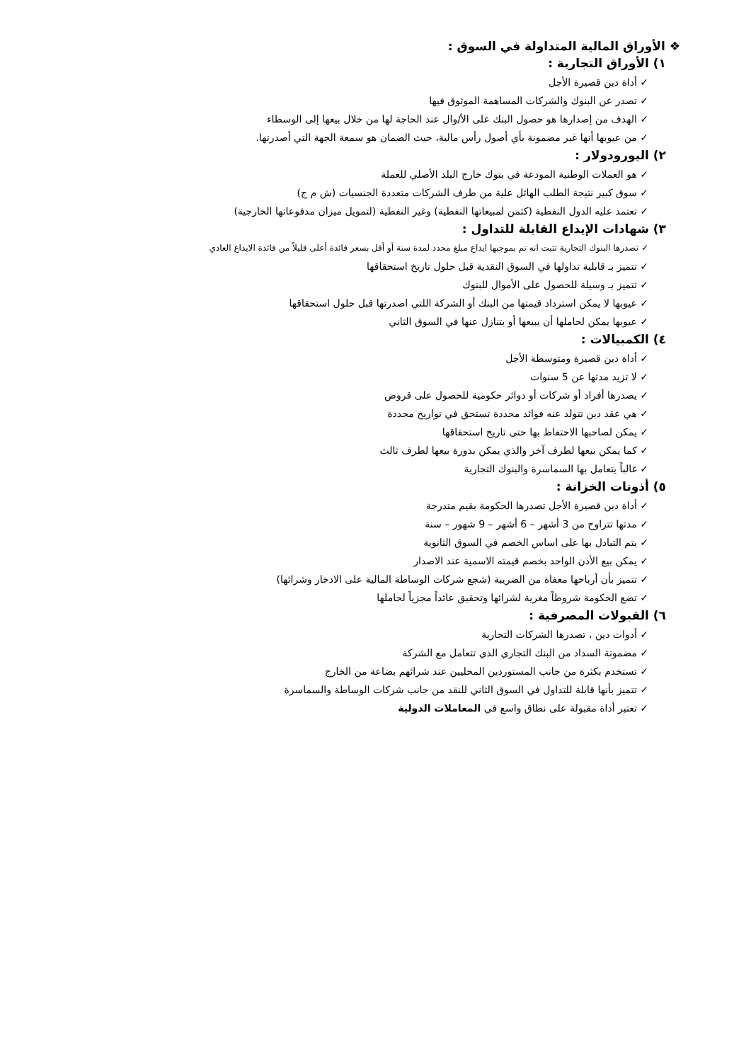❖ الأوراق المالية المتداولة في السوق :
١) الأوراق التجارية :
✓ أداة دين قصيرة الأجل
✓ تصدر عن البنوك والشركات المساهمة الموثوق فيها
✓ الهدف من إصدارها هو حصول البنك على الأ/وال عند الحاجة لها من خلال بيعها إلى الوسطاء
✓ من عيوبها أنها غير مضمونة بأي أصول رأس مالية، حيث الضمان هو سمعة الجهة التي أصدرتها.
٢) اليورودولار :
✓ هو العملات الوطنية المودعة في بنوك خارج البلد الأصلي للعملة
✓ سوق كبير نتيجة الطلب الهائل علية من طرف الشركات متعددة الجنسيات (ش م ج)
✓ تعتمد عليه الدول النفطية (كثمن لمبيعاتها النفطية) وغير النفطية (لتمويل ميزان مدفوعاتها الخارجية)
٣) شهادات الإيداع القابلة للتداول :
✓ تصدرها البنوك التجارية تثبت انه تم بموجبها ايداع مبلغ محدد لمدة سنة أو أقل بسعر فائدة أعلى قليلاً من فائدة الايداع العادي
✓ تتميز بـ قابلية تداولها في السوق النقدية قبل حلول تاريخ استحقاقها
✓ تتميز بـ وسيلة للحصول على الأموال للبنوك
✓ عيوبها لا يمكن استرداد قيمتها من البنك أو الشركة اللتي اصدرتها قبل حلول استحقاقها
✓ عيوبها يمكن لحاملها أن يبيعها أو يتنازل عنها في السوق الثاني
٤) الكمبيالات :
✓ أداة دين قصيرة ومتوسطة الأجل
✓ لا تزيد مدتها عن 5 سنوات
✓ يصدرها أفراد أو شركات أو دوائر حكومية للحصول على قروض
✓ هي عقد دين تتولد عنه فوائد محددة تستحق في تواريخ محددة
✓ يمكن لصاحبها الاحتفاظ بها حتى تاريخ استحقاقها
✓ كما يمكن بيعها لطرف آخر والذي يمكن بدورة بيعها لطرف ثالث
✓ غالباً يتعامل بها السماسرة والبنوك التجارية
٥) أذونات الخزانة :
✓ أداة دين قصيرة الأجل تصدرها الحكومة بقيم متدرجة
✓ مدتها تتراوح من 3 أشهر – 6 أشهر – 9 شهور – سنة
✓ يتم التبادل بها على اساس الخصم في السوق الثانوية
✓ يمكن بيع الأذن الواحد بخصم قيمته الاسمية عند الاصدار
✓ تتميز بأن أرباحها معفاة من الضريبة (شجع شركات الوساطة المالية على الادخار وشرائها)
✓ تضع الحكومة شروطاً مغرية لشرائها وتحقيق عائداً مجزياً لحاملها
٦) القبولات المصرفية :
✓ أدوات دين ، تصدرها الشركات التجارية
✓ مضمونة السداد من البنك التجاري الذي تتعامل مع الشركة
✓ تستخدم بكثرة من جانب المستوردين المحليين عند شرائهم بضاعة من الخارج
✓ تتميز بأنها قابلة للتداول في السوق الثاني للنقد من جانب شركات الوساطة والسماسرة
✓ تعتبر أداة مقبولة على نطاق واسع في المعاملات الدولية